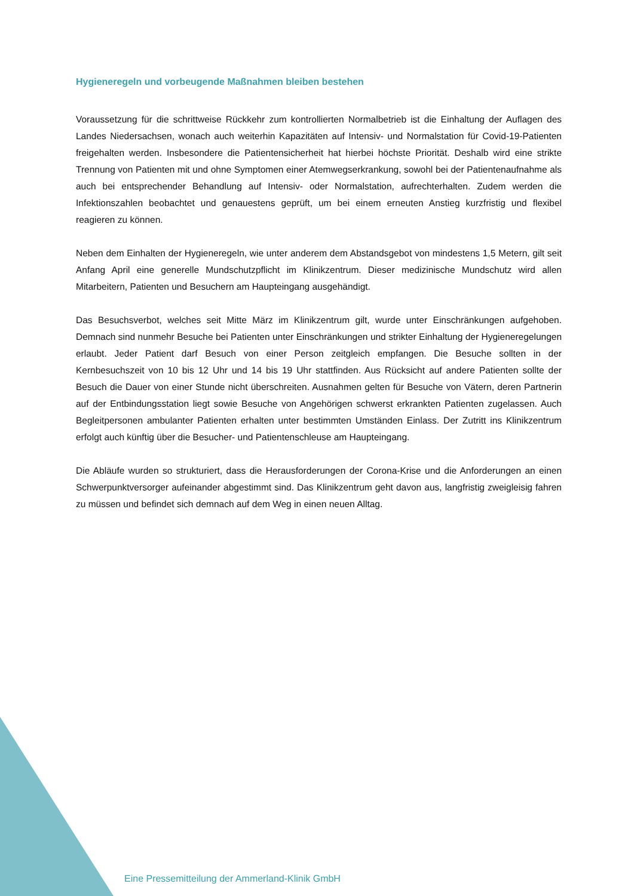Hygieneregeln und vorbeugende Maßnahmen bleiben bestehen
Voraussetzung für die schrittweise Rückkehr zum kontrollierten Normalbetrieb ist die Einhaltung der Auflagen des Landes Niedersachsen, wonach auch weiterhin Kapazitäten auf Intensiv- und Normalstation für Covid-19-Patienten freigehalten werden. Insbesondere die Patientensicherheit hat hierbei höchste Priorität. Deshalb wird eine strikte Trennung von Patienten mit und ohne Symptomen einer Atemwegserkrankung, sowohl bei der Patientenaufnahme als auch bei entsprechender Behandlung auf Intensiv- oder Normalstation, aufrechterhalten. Zudem werden die Infektionszahlen beobachtet und genauestens geprüft, um bei einem erneuten Anstieg kurzfristig und flexibel reagieren zu können.
Neben dem Einhalten der Hygieneregeln, wie unter anderem dem Abstandsgebot von mindestens 1,5 Metern, gilt seit Anfang April eine generelle Mundschutzpflicht im Klinikzentrum. Dieser medizinische Mundschutz wird allen Mitarbeitern, Patienten und Besuchern am Haupteingang ausgehändigt.
Das Besuchsverbot, welches seit Mitte März im Klinikzentrum gilt, wurde unter Einschränkungen aufgehoben. Demnach sind nunmehr Besuche bei Patienten unter Einschränkungen und strikter Einhaltung der Hygieneregelungen erlaubt. Jeder Patient darf Besuch von einer Person zeitgleich empfangen. Die Besuche sollten in der Kernbesuchszeit von 10 bis 12 Uhr und 14 bis 19 Uhr stattfinden. Aus Rücksicht auf andere Patienten sollte der Besuch die Dauer von einer Stunde nicht überschreiten. Ausnahmen gelten für Besuche von Vätern, deren Partnerin auf der Entbindungsstation liegt sowie Besuche von Angehörigen schwerst erkrankten Patienten zugelassen. Auch Begleitpersonen ambulanter Patienten erhalten unter bestimmten Umständen Einlass. Der Zutritt ins Klinikzentrum erfolgt auch künftig über die Besucher- und Patientenschleuse am Haupteingang.
Die Abläufe wurden so strukturiert, dass die Herausforderungen der Corona-Krise und die Anforderungen an einen Schwerpunktversorger aufeinander abgestimmt sind. Das Klinikzentrum geht davon aus, langfristig zweigleisig fahren zu müssen und befindet sich demnach auf dem Weg in einen neuen Alltag.
Eine Pressemitteilung der Ammerland-Klinik GmbH